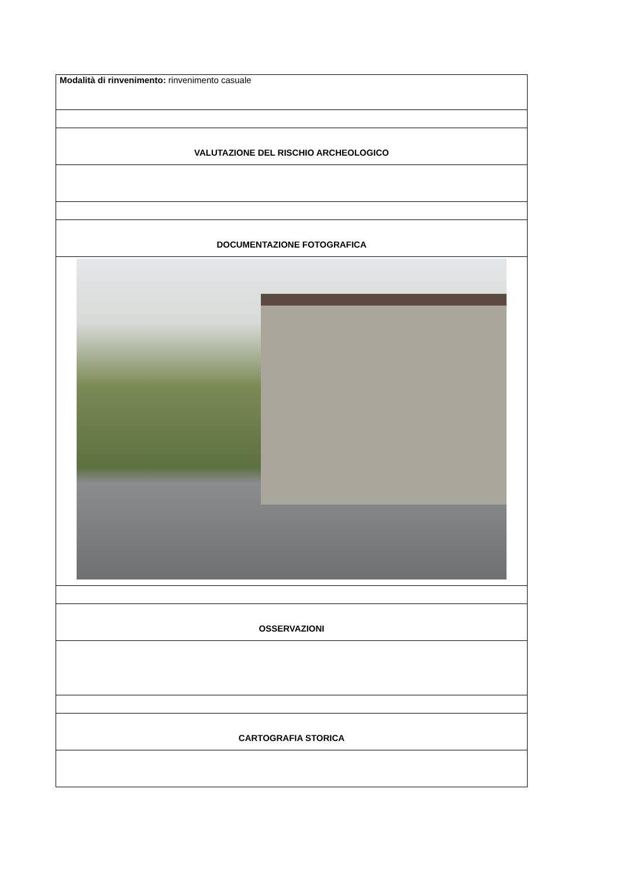| Modalità di rinvenimento: rinvenimento casuale |
| VALUTAZIONE DEL RISCHIO ARCHEOLOGICO |
| DOCUMENTAZIONE FOTOGRAFICA |
| OSSERVAZIONI |
| CARTOGRAFIA STORICA |